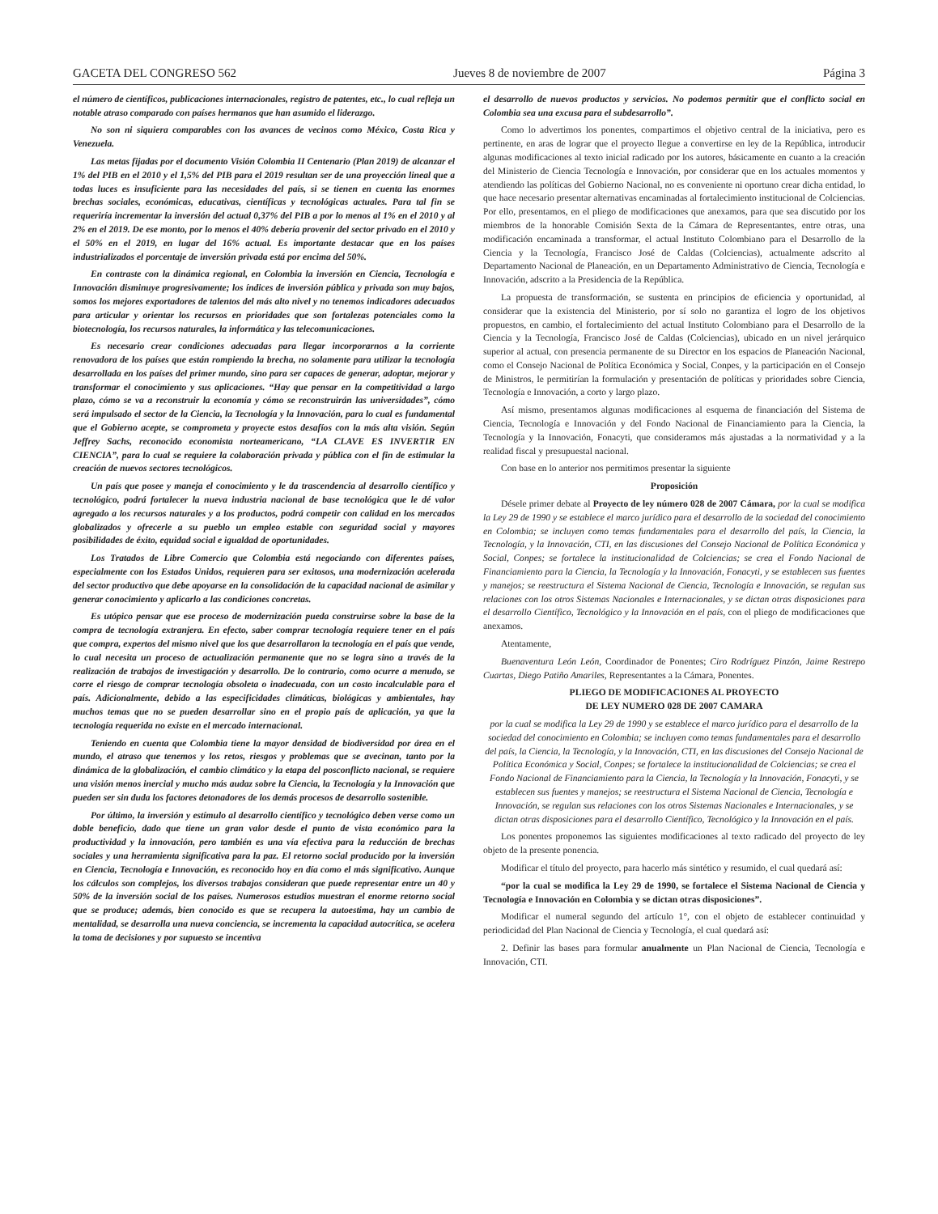GACETA DEL CONGRESO 562 Jueves 8 de noviembre de 2007 Página 3
el número de científicos, publicaciones internacionales, registro de patentes, etc., lo cual refleja un notable atraso comparado con países hermanos que han asumido el liderazgo.
No son ni siquiera comparables con los avances de vecinos como México, Costa Rica y Venezuela.
Las metas fijadas por el documento Visión Colombia II Centenario (Plan 2019) de alcanzar el 1% del PIB en el 2010 y el 1,5% del PIB para el 2019 resultan ser de una proyección lineal que a todas luces es insuficiente para las necesidades del país, si se tienen en cuenta las enormes brechas sociales, económicas, educativas, científicas y tecnológicas actuales. Para tal fin se requeriría incrementar la inversión del actual 0,37% del PIB a por lo menos al 1% en el 2010 y al 2% en el 2019. De ese monto, por lo menos el 40% debería provenir del sector privado en el 2010 y el 50% en el 2019, en lugar del 16% actual. Es importante destacar que en los países industrializados el porcentaje de inversión privada está por encima del 50%.
En contraste con la dinámica regional, en Colombia la inversión en Ciencia, Tecnología e Innovación disminuye progresivamente; los índices de inversión pública y privada son muy bajos, somos los mejores exportadores de talentos del más alto nivel y no tenemos indicadores adecuados para articular y orientar los recursos en prioridades que son fortalezas potenciales como la biotecnología, los recursos naturales, la informática y las telecomunicaciones.
Es necesario crear condiciones adecuadas para llegar incorporarnos a la corriente renovadora de los países que están rompiendo la brecha, no solamente para utilizar la tecnología desarrollada en los países del primer mundo, sino para ser capaces de generar, adoptar, mejorar y transformar el conocimiento y sus aplicaciones. “Hay que pensar en la competitividad a largo plazo, cómo se va a reconstruir la economía y cómo se reconstruirán las universidades”, cómo será impulsado el sector de la Ciencia, la Tecnología y la Innovación, para lo cual es fundamental que el Gobierno acepte, se comprometa y proyecte estos desafíos con la más alta visión. Según Jeffrey Sachs, reconocido economista norteamericano, “LA CLAVE ES INVERTIR EN CIENCIA”, para lo cual se requiere la colaboración privada y pública con el fin de estimular la creación de nuevos sectores tecnológicos.
Un país que posee y maneja el conocimiento y le da trascendencia al desarrollo científico y tecnológico, podrá fortalecer la nueva industria nacional de base tecnológica que le dé valor agregado a los recursos naturales y a los productos, podrá competir con calidad en los mercados globalizados y ofrecerle a su pueblo un empleo estable con seguridad social y mayores posibilidades de éxito, equidad social e igualdad de oportunidades.
Los Tratados de Libre Comercio que Colombia está negociando con diferentes países, especialmente con los Estados Unidos, requieren para ser exitosos, una modernización acelerada del sector productivo que debe apoyarse en la consolidación de la capacidad nacional de asimilar y generar conocimiento y aplicarlo a las condiciones concretas.
Es utópico pensar que ese proceso de modernización pueda construirse sobre la base de la compra de tecnología extranjera. En efecto, saber comprar tecnología requiere tener en el país que compra, expertos del mismo nivel que los que desarrollaron la tecnología en el país que vende, lo cual necesita un proceso de actualización permanente que no se logra sino a través de la realización de trabajos de investigación y desarrollo. De lo contrario, como ocurre a menudo, se corre el riesgo de comprar tecnología obsoleta o inadecuada, con un costo incalculable para el país. Adicionalmente, debido a las especificidades climáticas, biológicas y ambientales, hay muchos temas que no se pueden desarrollar sino en el propio país de aplicación, ya que la tecnología requerida no existe en el mercado internacional.
Teniendo en cuenta que Colombia tiene la mayor densidad de biodiversidad por área en el mundo, el atraso que tenemos y los retos, riesgos y problemas que se avecinan, tanto por la dinámica de la globalización, el cambio climático y la etapa del posconflicto nacional, se requiere una visión menos inercial y mucho más audaz sobre la Ciencia, la Tecnología y la Innovación que pueden ser sin duda los factores detonadores de los demás procesos de desarrollo sostenible.
Por último, la inversión y estímulo al desarrollo científico y tecnológico deben verse como un doble beneficio, dado que tiene un gran valor desde el punto de vista económico para la productividad y la innovación, pero también es una vía efectiva para la reducción de brechas sociales y una herramienta significativa para la paz. El retorno social producido por la inversión en Ciencia, Tecnología e Innovación, es reconocido hoy en día como el más significativo. Aunque los cálculos son complejos, los diversos trabajos consideran que puede representar entre un 40 y 50% de la inversión social de los países. Numerosos estudios muestran el enorme retorno social que se produce; además, bien conocido es que se recupera la autoestima, hay un cambio de mentalidad, se desarrolla una nueva conciencia, se incrementa la capacidad autocrítica, se acelera la toma de decisiones y por supuesto se incentiva
el desarrollo de nuevos productos y servicios. No podemos permitir que el conflicto social en Colombia sea una excusa para el subdesarrollo”.
Como lo advertimos los ponentes, compartimos el objetivo central de la iniciativa, pero es pertinente, en aras de lograr que el proyecto llegue a convertirse en ley de la República, introducir algunas modificaciones al texto inicial radicado por los autores, básicamente en cuanto a la creación del Ministerio de Ciencia Tecnología e Innovación, por considerar que en los actuales momentos y atendiendo las políticas del Gobierno Nacional, no es conveniente ni oportuno crear dicha entidad, lo que hace necesario presentar alternativas encaminadas al fortalecimiento institucional de Colciencias. Por ello, presentamos, en el pliego de modificaciones que anexamos, para que sea discutido por los miembros de la honorable Comisión Sexta de la Cámara de Representantes, entre otras, una modificación encaminada a transformar, el actual Instituto Colombiano para el Desarrollo de la Ciencia y la Tecnología, Francisco José de Caldas (Colciencias), actualmente adscrito al Departamento Nacional de Planeación, en un Departamento Administrativo de Ciencia, Tecnología e Innovación, adscrito a la Presidencia de la República.
La propuesta de transformación, se sustenta en principios de eficiencia y oportunidad, al considerar que la existencia del Ministerio, por sí solo no garantiza el logro de los objetivos propuestos, en cambio, el fortalecimiento del actual Instituto Colombiano para el Desarrollo de la Ciencia y la Tecnología, Francisco José de Caldas (Colciencias), ubicado en un nivel jerárquico superior al actual, con presencia permanente de su Director en los espacios de Planeación Nacional, como el Consejo Nacional de Política Económica y Social, Conpes, y la participación en el Consejo de Ministros, le permitirían la formulación y presentación de políticas y prioridades sobre Ciencia, Tecnología e Innovación, a corto y largo plazo.
Así mismo, presentamos algunas modificaciones al esquema de financiación del Sistema de Ciencia, Tecnología e Innovación y del Fondo Nacional de Financiamiento para la Ciencia, la Tecnología y la Innovación, Fonacyti, que consideramos más ajustadas a la normatividad y a la realidad fiscal y presupuestal nacional.
Con base en lo anterior nos permitimos presentar la siguiente
Proposición
Désele primer debate al Proyecto de ley número 028 de 2007 Cámara, por la cual se modifica la Ley 29 de 1990 y se establece el marco jurídico para el desarrollo de la sociedad del conocimiento en Colombia; se incluyen como temas fundamentales para el desarrollo del país, la Ciencia, la Tecnología, y la Innovación, CTI, en las discusiones del Consejo Nacional de Política Económica y Social, Conpes; se fortalece la institucionalidad de Colciencias; se crea el Fondo Nacional de Financiamiento para la Ciencia, la Tecnología y la Innovación, Fonacyti, y se establecen sus fuentes y manejos; se reestructura el Sistema Nacional de Ciencia, Tecnología e Innovación, se regulan sus relaciones con los otros Sistemas Nacionales e Internacionales, y se dictan otras disposiciones para el desarrollo Científico, Tecnológico y la Innovación en el país, con el pliego de modificaciones que anexamos.
Atentamente,
Buenaventura León León, Coordinador de Ponentes; Ciro Rodríguez Pinzón, Jaime Restrepo Cuartas, Diego Patiño Amariles, Representantes a la Cámara, Ponentes.
PLIEGO DE MODIFICACIONES AL PROYECTO
DE LEY NUMERO 028 DE 2007 CAMARA
por la cual se modifica la Ley 29 de 1990 y se establece el marco jurídico para el desarrollo de la sociedad del conocimiento en Colombia; se incluyen como temas fundamentales para el desarrollo del país, la Ciencia, la Tecnología, y la Innovación, CTI, en las discusiones del Consejo Nacional de Política Económica y Social, Conpes; se fortalece la institucionalidad de Colciencias; se crea el Fondo Nacional de Financiamiento para la Ciencia, la Tecnología y la Innovación, Fonacyti, y se establecen sus fuentes y manejos; se reestructura el Sistema Nacional de Ciencia, Tecnología e Innovación, se regulan sus relaciones con los otros Sistemas Nacionales e Internacionales, y se dictan otras disposiciones para el desarrollo Científico, Tecnológico y la Innovación en el país.
Los ponentes proponemos las siguientes modificaciones al texto radicado del proyecto de ley objeto de la presente ponencia.
Modificar el título del proyecto, para hacerlo más sintético y resumido, el cual quedará así:
“por la cual se modifica la Ley 29 de 1990, se fortalece el Sistema Nacional de Ciencia y Tecnología e Innovación en Colombia y se dictan otras disposiciones”.
Modificar el numeral segundo del artículo 1°, con el objeto de establecer continuidad y periodicidad del Plan Nacional de Ciencia y Tecnología, el cual quedará así:
2. Definir las bases para formular anualmente un Plan Nacional de Ciencia, Tecnología e Innovación, CTI.